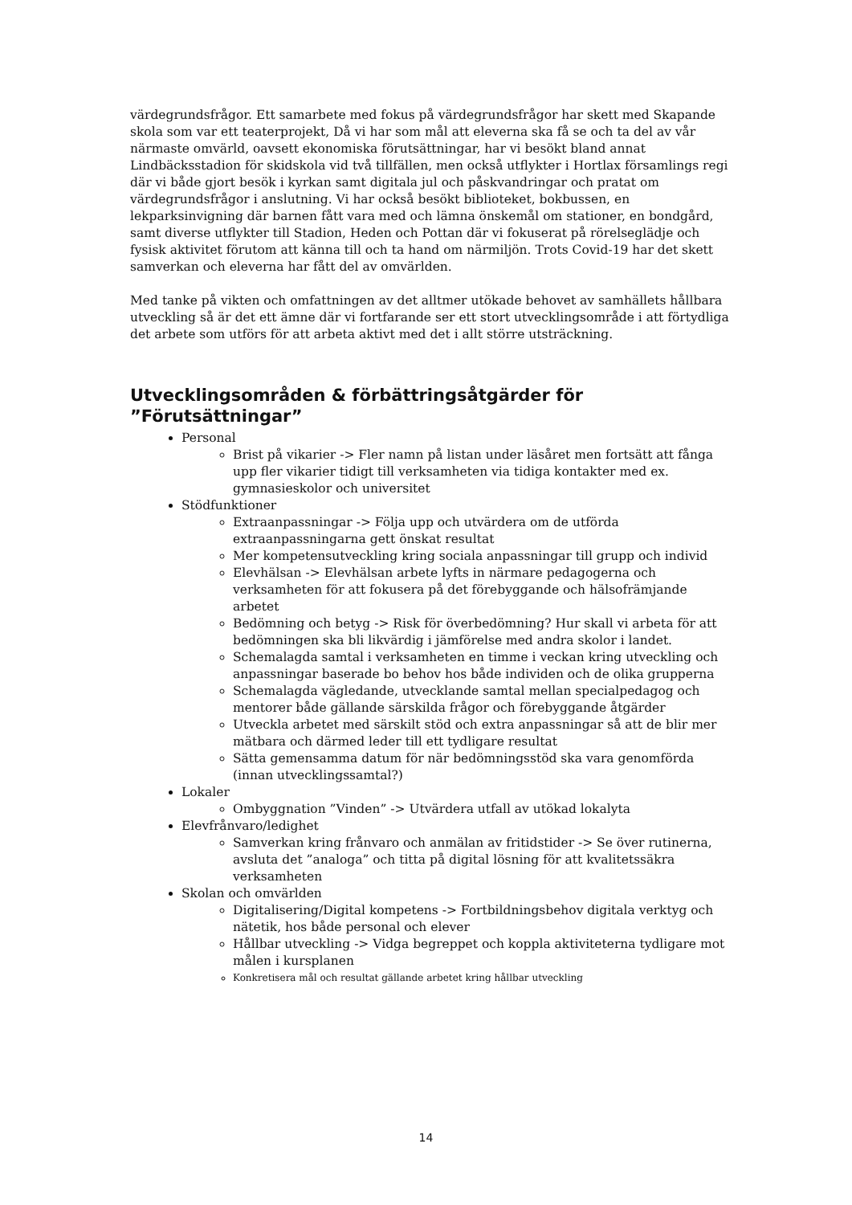värdegrundsfrågor. Ett samarbete med fokus på värdegrundsfrågor har skett med Skapande skola som var ett teaterprojekt, Då vi har som mål att eleverna ska få se och ta del av vår närmaste omvärld, oavsett ekonomiska förutsättningar, har vi besökt bland annat Lindbäcksstadion för skidskola vid två tillfällen, men också utflykter i Hortlax församlings regi där vi både gjort besök i kyrkan samt digitala jul och påskvandringar och pratat om värdegrundsfrågor i anslutning. Vi har också besökt biblioteket, bokbussen, en lekparksinvigning där barnen fått vara med och lämna önskemål om stationer, en bondgård, samt diverse utflykter till Stadion, Heden och Pottan där vi fokuserat på rörelseglädje och fysisk aktivitet förutom att känna till och ta hand om närmiljön. Trots Covid-19 har det skett samverkan och eleverna har fått del av omvärlden.
Med tanke på vikten och omfattningen av det alltmer utökade behovet av samhällets hållbara utveckling så är det ett ämne där vi fortfarande ser ett stort utvecklingsområde i att förtydliga det arbete som utförs för att arbeta aktivt med det i allt större utsträckning.
Utvecklingsområden & förbättringsåtgärder för ”Förutsättningar”
Personal
Brist på vikarier -> Fler namn på listan under läsåret men fortsätt att fånga upp fler vikarier tidigt till verksamheten via tidiga kontakter med ex. gymnasieskolor och universitet
Stödfunktioner
Extraanpassningar -> Följa upp och utvärdera om de utförda extraanpassningarna gett önskat resultat
Mer kompetensutveckling kring sociala anpassningar till grupp och individ
Elevhälsan -> Elevhälsan arbete lyfts in närmare pedagogerna och verksamheten för att fokusera på det förebyggande och hälsofrämjande arbetet
Bedömning och betyg -> Risk för överbedömning? Hur skall vi arbeta för att bedömningen ska bli likvärdig i jämförelse med andra skolor i landet.
Schemalagda samtal i verksamheten en timme i veckan kring utveckling och anpassningar baserade bo behov hos både individen och de olika grupperna
Schemalagda vägledande, utvecklande samtal mellan specialpedagog och mentorer både gällande särskilda frågor och förebyggande åtgärder
Utveckla arbetet med särskilt stöd och extra anpassningar så att de blir mer mätbara och därmed leder till ett tydligare resultat
Sätta gemensamma datum för när bedömningsstöd ska vara genomförda (innan utvecklingssamtal?)
Lokaler
Ombyggnation ”Vinden” -> Utvärdera utfall av utökad lokalyta
Elevfrånvaro/ledighet
Samverkan kring frånvaro och anmälan av fritidstider -> Se över rutinerna, avsluta det ”analoga” och titta på digital lösning för att kvalitetssäkra verksamheten
Skolan och omvärlden
Digitalisering/Digital kompetens -> Fortbildningsbehov digitala verktyg och nätetik, hos både personal och elever
Hållbar utveckling -> Vidga begreppet och koppla aktiviteterna tydligare mot målen i kursplanen
Konkretisera mål och resultat gällande arbetet kring hållbar utveckling
14